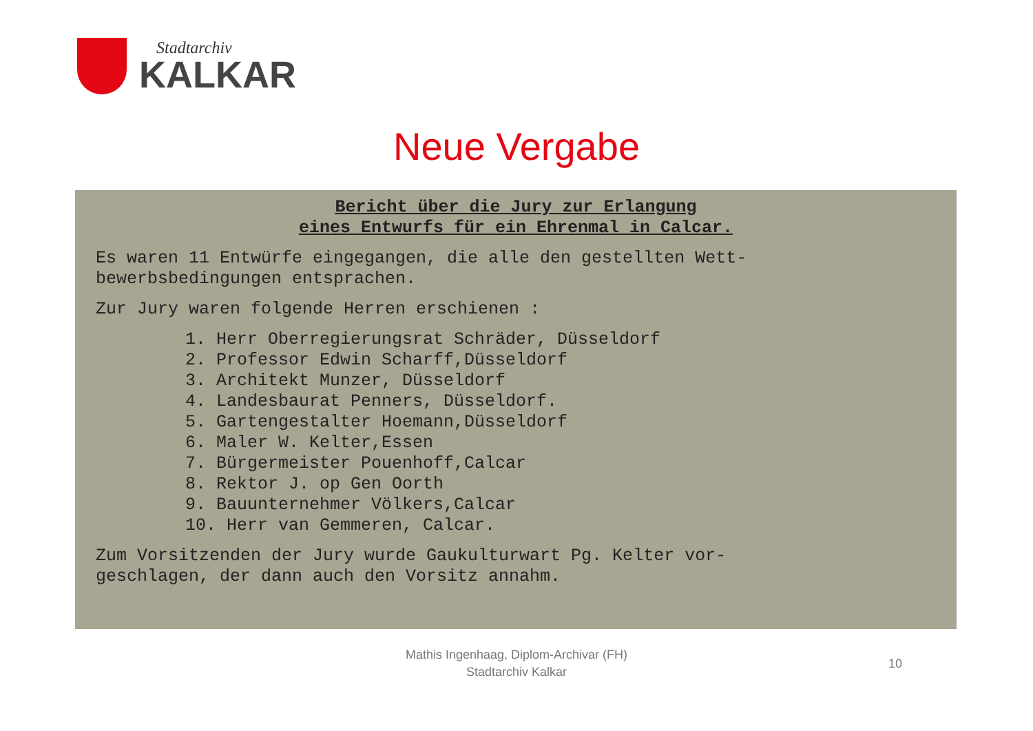Stadtarchiv
KALKAR
Neue Vergabe
Bericht über die Jury zur Erlangung
eines Entwurfs für ein Ehrenmal in Calcar.
Es waren 11 Entwürfe eingegangen, die alle den gestellten Wett-
bewerbsbedingungen entsprachen.
Zur Jury waren folgende Herren erschienen :
1. Herr Oberregierungsrat Schräder, Düsseldorf
2. Professor Edwin Scharff,Düsseldorf
3. Architekt Munzer, Düsseldorf
4. Landesbaurat Penners, Düsseldorf.
5. Gartengestalter Hoemann,Düsseldorf
6. Maler W. Kelter,Essen
7. Bürgermeister Pouenhoff,Calcar
8. Rektor J. op Gen Oorth
9. Bauunternehmer Völkers,Calcar
10. Herr van Gemmeren, Calcar.
Zum Vorsitzenden der Jury wurde Gaukulturwart Pg. Kelter vor-
geschlagen, der dann auch den Vorsitz annahm.
Mathis Ingenhaag, Diplom-Archivar (FH)
Stadtarchiv Kalkar
10